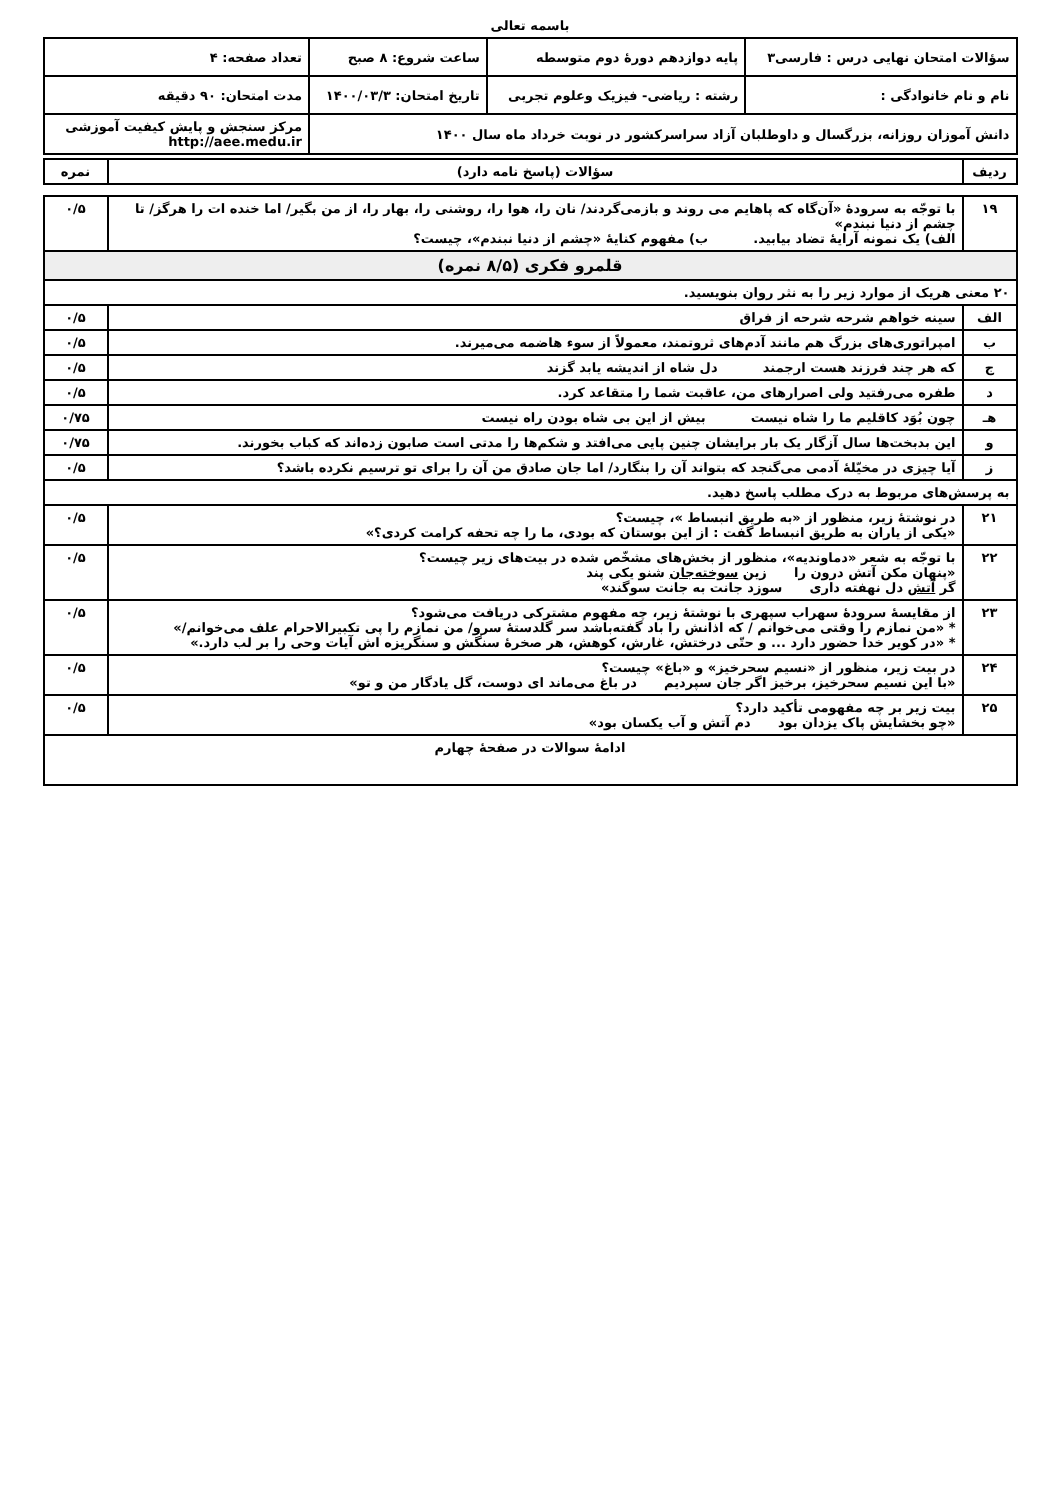باسمه تعالی
| سؤالات امتحان نهایی درس : فارسی۳ | پایه دوازدهم دورهٔ دوم متوسطه | ساعت شروع: ۸ صبح | تعداد صفحه: ۴ |
| نام و نام خانوادگی : | رشته : ریاضی- فیزیک وعلوم تجربی | تاریخ امتحان: ۱۴۰۰/۰۳/۳ | مدت امتحان: ۹۰ دقیقه |
| دانش آموزان روزانه، بزرگسال و داوطلبان آزاد سراسرکشور در نوبت خرداد ماه سال ۱۴۰۰ | | | مرکز سنجش و پایش کیفیت آموزشی http://aee.medu.ir |
| ردیف | سؤالات (پاسخ نامه دارد) | نمره |
| --- | --- | --- |
| ۱۹ | با توجّه به سرودهٔ «آن‌گاه که پاهایم می روند و بازمی‌گردند/ نان را، هوا را، روشنی را، بهار را، از من بگیر/ اما خنده ات را هرگز/ تا چشم از دنیا نبندم» الف) یک نمونه آرایهٔ تضاد بیابید. ب) مفهوم کنایهٔ «چشم از دنیا نبندم»، چیست؟ | ۰/۵ |
| قلمرو فکری (۸/۵ نمره) | | |
| ۲۰ معنی هریک از موارد زیر را به نثر روان بنویسید. | | |
| الف | سینه خواهم شرحه شرحه از فراق | ۰/۵ |
| ب | امپراتوری‌های بزرگ هم مانند آدم‌های ثروتمند، معمولاً از سوء هاضمه می‌میرند. | ۰/۵ |
| ج | که هر چند فرزند هست ارجمند دل شاه از اندیشه یابد گزند | ۰/۵ |
| د | طفره می‌رفتید ولی اصرارهای من، عاقبت شما را متقاعد کرد. | ۰/۵ |
| هـ | چون بُوَد کاقلیم ما را شاه نیست بیش از این بی شاه بودن راه نیست | ۰/۷۵ |
| و | این بدبخت‌ها سال آزگار یک بار برایشان چنین پایی می‌افتد و شکم‌ها را مدتی است صابون زده‌اند که کباب بخورند. | ۰/۷۵ |
| ز | آیا چیزی در مخیّلهٔ آدمی می‌گنجد که بتواند آن را بنگارد/ اما جان صادق من آن را برای تو ترسیم نکرده باشد؟ | ۰/۵ |
| به پرسش‌های مربوط به درک مطلب پاسخ دهید. | | |
| ۲۱ | در نوشتهٔ زیر، منظور از «به طریق انبساط »، چیست؟ «یکی از یاران به طریق انبساط گفت : از این بوستان که بودی، ما را چه تحفه کرامت کردی؟» | ۰/۵ |
| ۲۲ | با توجّه به شعر «دماوندیه»، منظور از بخش‌های مشخّص شده در بیت‌های زیر چیست؟ «پنهان مکن آتش درون را زین سوخته‌جان شنو یکی پند گر آتش دل نهفته داری سوزد جانت به جانت سوگند» | ۰/۵ |
| ۲۳ | از مقایسهٔ سرودهٔ سهراب سپهری با نوشتهٔ زیر، چه مفهوم مشترکی دریافت می‌شود؟ * «من نمازم را وقتی می‌خوانم / که اذانش را باد گفته‌باشد سر گلدستهٔ سرو/ من نمازم را پی تکبیرالاحرام علف می‌خوانم/» * «در کویر خدا حضور دارد ... و حتّی درختش، غارش، کوهش، هر صخرهٔ سنگش و سنگریزه اش آیات وحی را بر لب دارد.» | ۰/۵ |
| ۲۴ | در بیت زیر، منظور از «نسیم سحرخیز» و «باغ» چیست؟ «با این نسیم سحرخیز، برخیز اگر جان سپردیم در باغ می‌ماند ای دوست، گل یادگار من و تو» | ۰/۵ |
| ۲۵ | بیت زیر بر چه مفهومی تأکید دارد؟ «چو بخشایش پاک یزدان بود دم آتش و آب یکسان بود» | ۰/۵ |
| ادامهٔ سوالات در صفحهٔ چهارم | | |